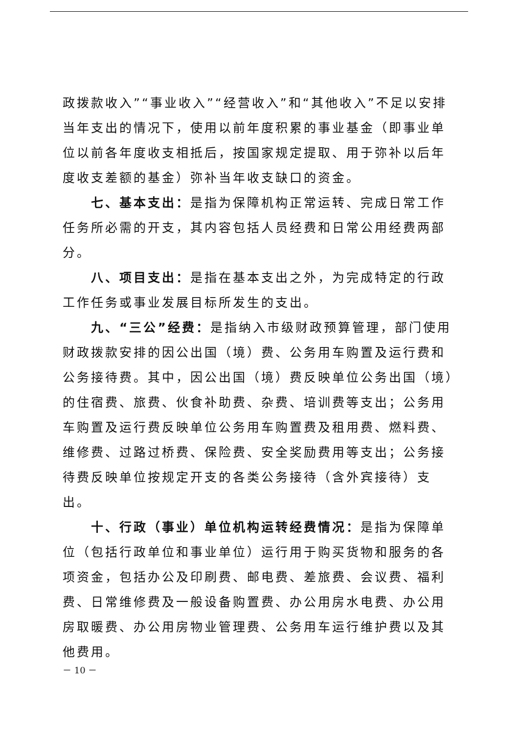政拨款收入”“事业收入”“经营收入”和“其他收入”不足以安排当年支出的情况下，使用以前年度积累的事业基金（即事业单位以前各年度收支相抵后，按国家规定提取、用于弥补以后年度收支差额的基金）弥补当年收支缺口的资金。
七、基本支出：是指为保障机构正常运转、完成日常工作任务所必需的开支，其内容包括人员经费和日常公用经费两部分。
八、项目支出：是指在基本支出之外，为完成特定的行政工作任务或事业发展目标所发生的支出。
九、“三公”经费：是指纳入市级财政预算管理，部门使用财政拨款安排的因公出国（境）费、公务用车购置及运行费和公务接待费。其中，因公出国（境）费反映单位公务出国（境）的住宿费、旅费、伙食补助费、杂费、培训费等支出；公务用车购置及运行费反映单位公务用车购置费及租用费、燃料费、维修费、过路过桥费、保险费、安全奖励费用等支出；公务接待费反映单位按规定开支的各类公务接待（含外宾接待）支出。
十、行政（事业）单位机构运转经费情况：是指为保障单位（包括行政单位和事业单位）运行用于购买货物和服务的各项资金，包括办公及印刷费、邮电费、差旅费、会议费、福利费、日常维修费及一般设备购置费、办公用房水电费、办公用房取暖费、办公用房物业管理费、公务用车运行维护费以及其他费用。
－ 10 －